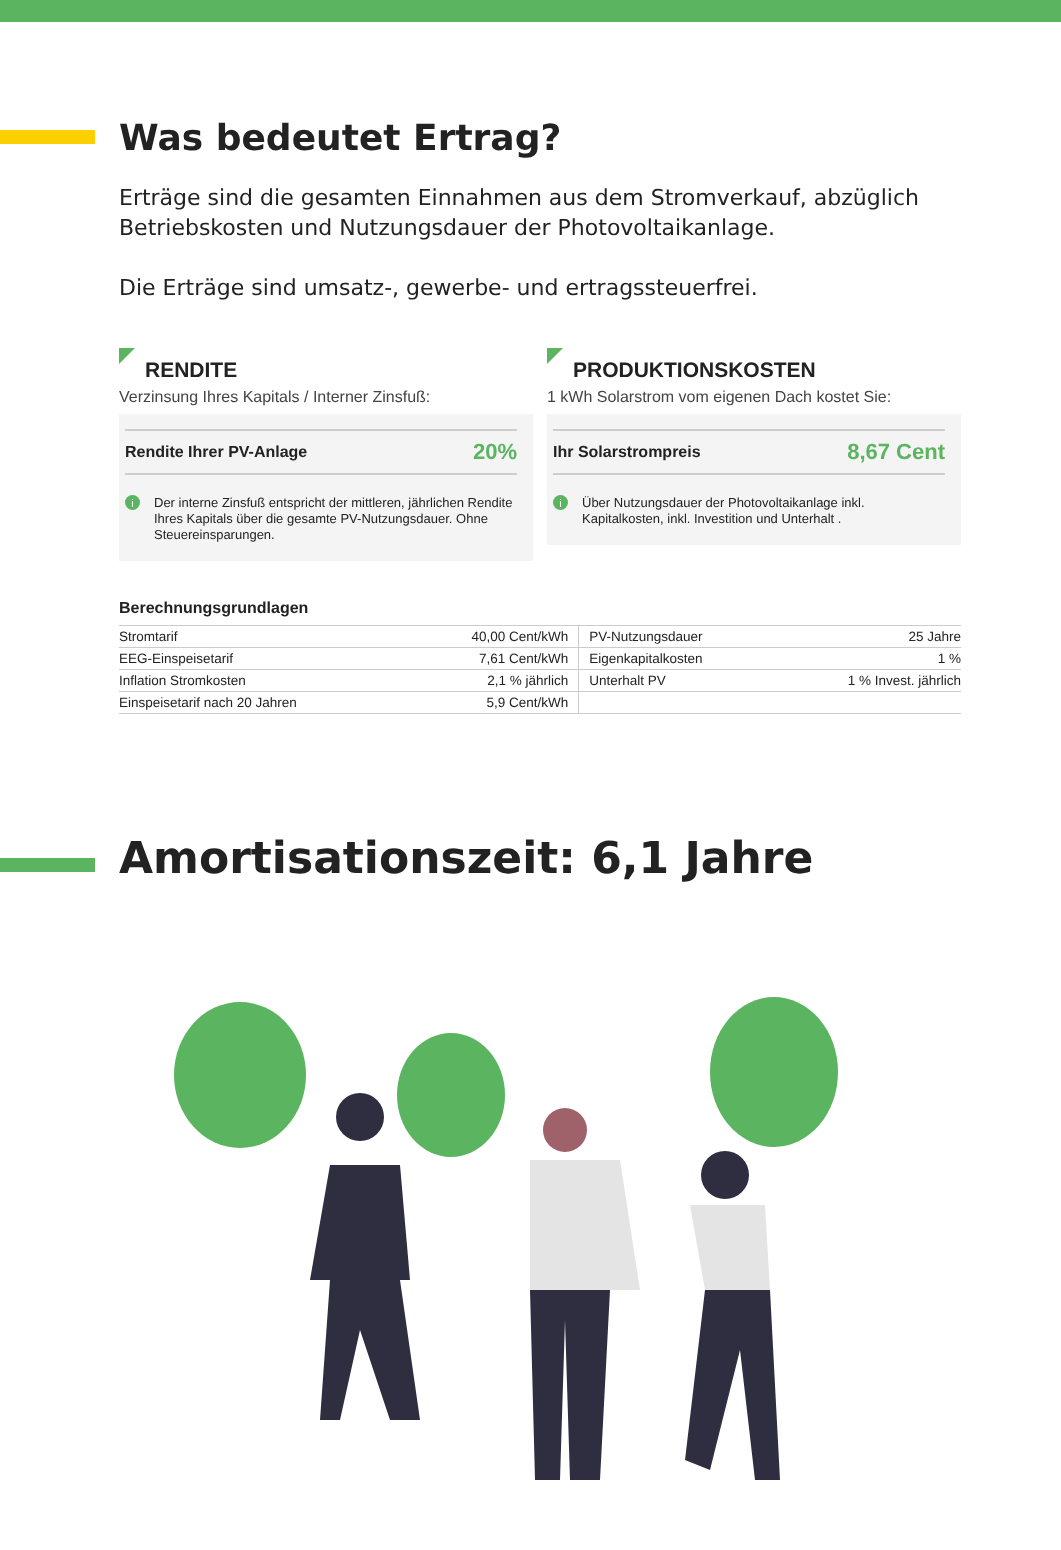Was bedeutet Ertrag?
Erträge sind die gesamten Einnahmen aus dem Stromverkauf, abzüglich Betriebskosten und Nutzungsdauer der Photovoltaikanlage.
Die Erträge sind umsatz-, gewerbe- und ertragssteuerfrei.
RENDITE
Verzinsung Ihres Kapitals / Interner Zinsfuß:
Rendite Ihrer PV-Anlage 20%
i
Der interne Zinsfuß entspricht der mittleren, jährlichen Rendite Ihres Kapitals über die gesamte PV-Nutzungsdauer. Ohne Steuereinsparungen.
PRODUKTIONSKOSTEN
1 kWh Solarstrom vom eigenen Dach kostet Sie:
Ihr Solarstrompreis 8,67 Cent
i
Über Nutzungsdauer der Photovoltaikanlage inkl. Kapitalkosten, inkl. Investition und Unterhalt .
Berechnungsgrundlagen
| Stromtarif | 40,00 Cent/kWh | PV-Nutzungsdauer | 25 Jahre |
| EEG-Einspeisetarif | 7,61 Cent/kWh | Eigenkapitalkosten | 1 % |
| Inflation Stromkosten | 2,1 % jährlich | Unterhalt PV | 1 % Invest. jährlich |
| Einspeisetarif nach 20 Jahren | 5,9 Cent/kWh | | |
Amortisationszeit: 6,1 Jahre